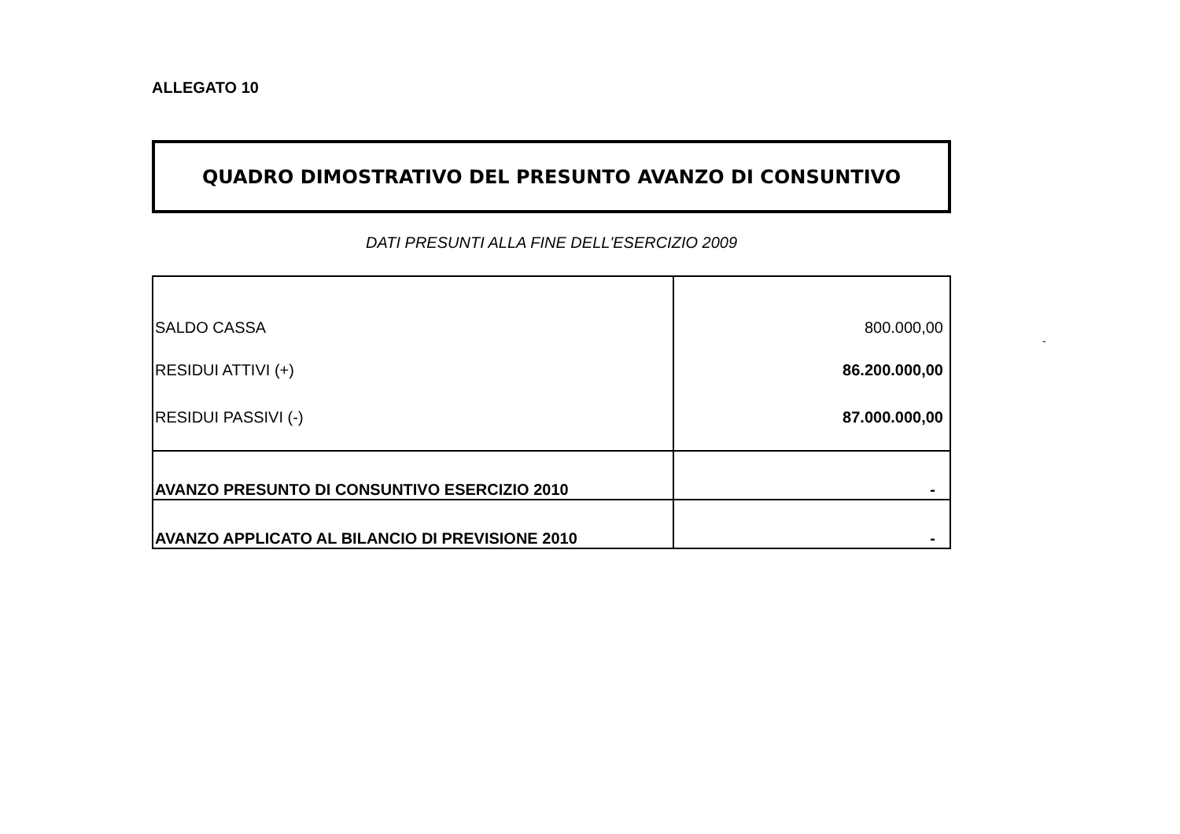ALLEGATO 10
QUADRO DIMOSTRATIVO DEL PRESUNTO AVANZO DI CONSUNTIVO
DATI PRESUNTI ALLA FINE DELL'ESERCIZIO 2009
| SALDO CASSA | 800.000,00 |
| RESIDUI ATTIVI (+) | 86.200.000,00 |
| RESIDUI PASSIVI (-) | 87.000.000,00 |
| AVANZO PRESUNTO DI CONSUNTIVO ESERCIZIO 2010 | - |
| AVANZO APPLICATO AL BILANCIO DI PREVISIONE 2010 | - |
-